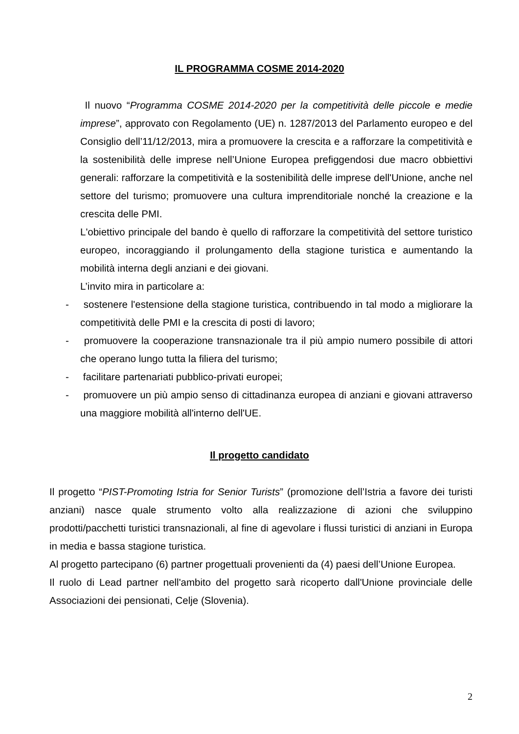IL PROGRAMMA COSME 2014-2020
Il nuovo “Programma COSME 2014-2020 per la competitività delle piccole e medie imprese”, approvato con Regolamento (UE) n. 1287/2013 del Parlamento europeo e del Consiglio dell’11/12/2013, mira a promuovere la crescita e a rafforzare la competitività e la sostenibilità delle imprese nell’Unione Europea prefiggendosi due macro obbiettivi generali: rafforzare la competitività e la sostenibilità delle imprese dell'Unione, anche nel settore del turismo; promuovere una cultura imprenditoriale nonché la creazione e la crescita delle PMI.
L'obiettivo principale del bando è quello di rafforzare la competitività del settore turistico europeo, incoraggiando il prolungamento della stagione turistica e aumentando la mobilità interna degli anziani e dei giovani.
L’invito mira in particolare a:
- sostenere l'estensione della stagione turistica, contribuendo in tal modo a migliorare la competitività delle PMI e la crescita di posti di lavoro;
- promuovere la cooperazione transnazionale tra il più ampio numero possibile di attori che operano lungo tutta la filiera del turismo;
- facilitare partenariati pubblico-privati europei;
- promuovere un più ampio senso di cittadinanza europea di anziani e giovani attraverso una maggiore mobilità all'interno dell'UE.
Il progetto candidato
Il progetto “PIST-Promoting Istria for Senior Turists” (promozione dell’Istria a favore dei turisti anziani) nasce quale strumento volto alla realizzazione di azioni che sviluppino prodotti/pacchetti turistici transnazionali, al fine di agevolare i flussi turistici di anziani in Europa in media e bassa stagione turistica.
Al progetto partecipano (6) partner progettuali provenienti da (4) paesi dell’Unione Europea.
Il ruolo di Lead partner nell'ambito del progetto sarà ricoperto dall'Unione provinciale delle Associazioni dei pensionati, Celje (Slovenia).
2